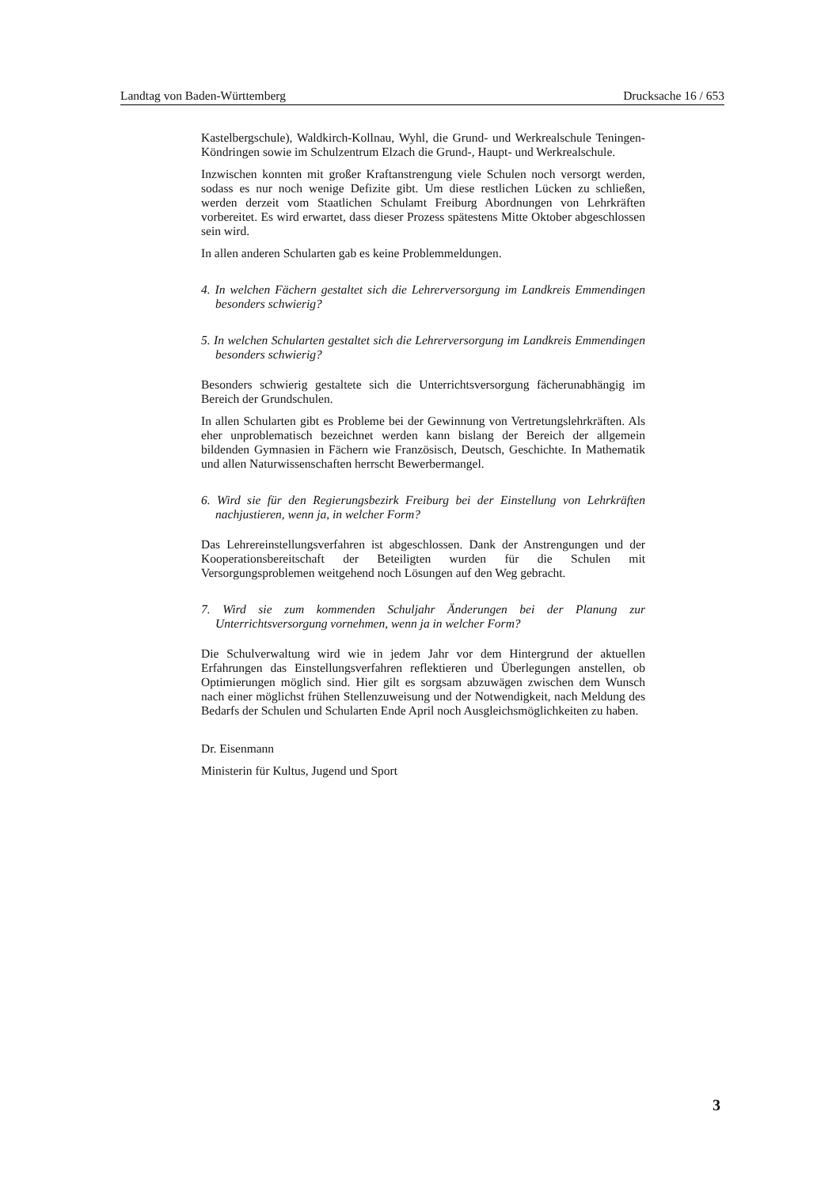Landtag von Baden-Württemberg Drucksache 16 / 653
Kastelbergschule), Waldkirch-Kollnau, Wyhl, die Grund- und Werkrealschule Teningen-Köndringen sowie im Schulzentrum Elzach die Grund-, Haupt- und Werkrealschule.
Inzwischen konnten mit großer Kraftanstrengung viele Schulen noch versorgt werden, sodass es nur noch wenige Defizite gibt. Um diese restlichen Lücken zu schließen, werden derzeit vom Staatlichen Schulamt Freiburg Abordnungen von Lehrkräften vorbereitet. Es wird erwartet, dass dieser Prozess spätestens Mitte Oktober abgeschlossen sein wird.
In allen anderen Schularten gab es keine Problemmeldungen.
4. In welchen Fächern gestaltet sich die Lehrerversorgung im Landkreis Emmendingen besonders schwierig?
5. In welchen Schularten gestaltet sich die Lehrerversorgung im Landkreis Emmendingen besonders schwierig?
Besonders schwierig gestaltete sich die Unterrichtsversorgung fächerunabhängig im Bereich der Grundschulen.
In allen Schularten gibt es Probleme bei der Gewinnung von Vertretungslehrkräften. Als eher unproblematisch bezeichnet werden kann bislang der Bereich der allgemein bildenden Gymnasien in Fächern wie Französisch, Deutsch, Geschichte. In Mathematik und allen Naturwissenschaften herrscht Bewerbermangel.
6. Wird sie für den Regierungsbezirk Freiburg bei der Einstellung von Lehrkräften nachjustieren, wenn ja, in welcher Form?
Das Lehrereinstellungsverfahren ist abgeschlossen. Dank der Anstrengungen und der Kooperationsbereitschaft der Beteiligten wurden für die Schulen mit Versorgungsproblemen weitgehend noch Lösungen auf den Weg gebracht.
7. Wird sie zum kommenden Schuljahr Änderungen bei der Planung zur Unterrichtsversorgung vornehmen, wenn ja in welcher Form?
Die Schulverwaltung wird wie in jedem Jahr vor dem Hintergrund der aktuellen Erfahrungen das Einstellungsverfahren reflektieren und Überlegungen anstellen, ob Optimierungen möglich sind. Hier gilt es sorgsam abzuwägen zwischen dem Wunsch nach einer möglichst frühen Stellenzuweisung und der Notwendigkeit, nach Meldung des Bedarfs der Schulen und Schularten Ende April noch Ausgleichsmöglichkeiten zu haben.
Dr. Eisenmann
Ministerin für Kultus, Jugend und Sport
3